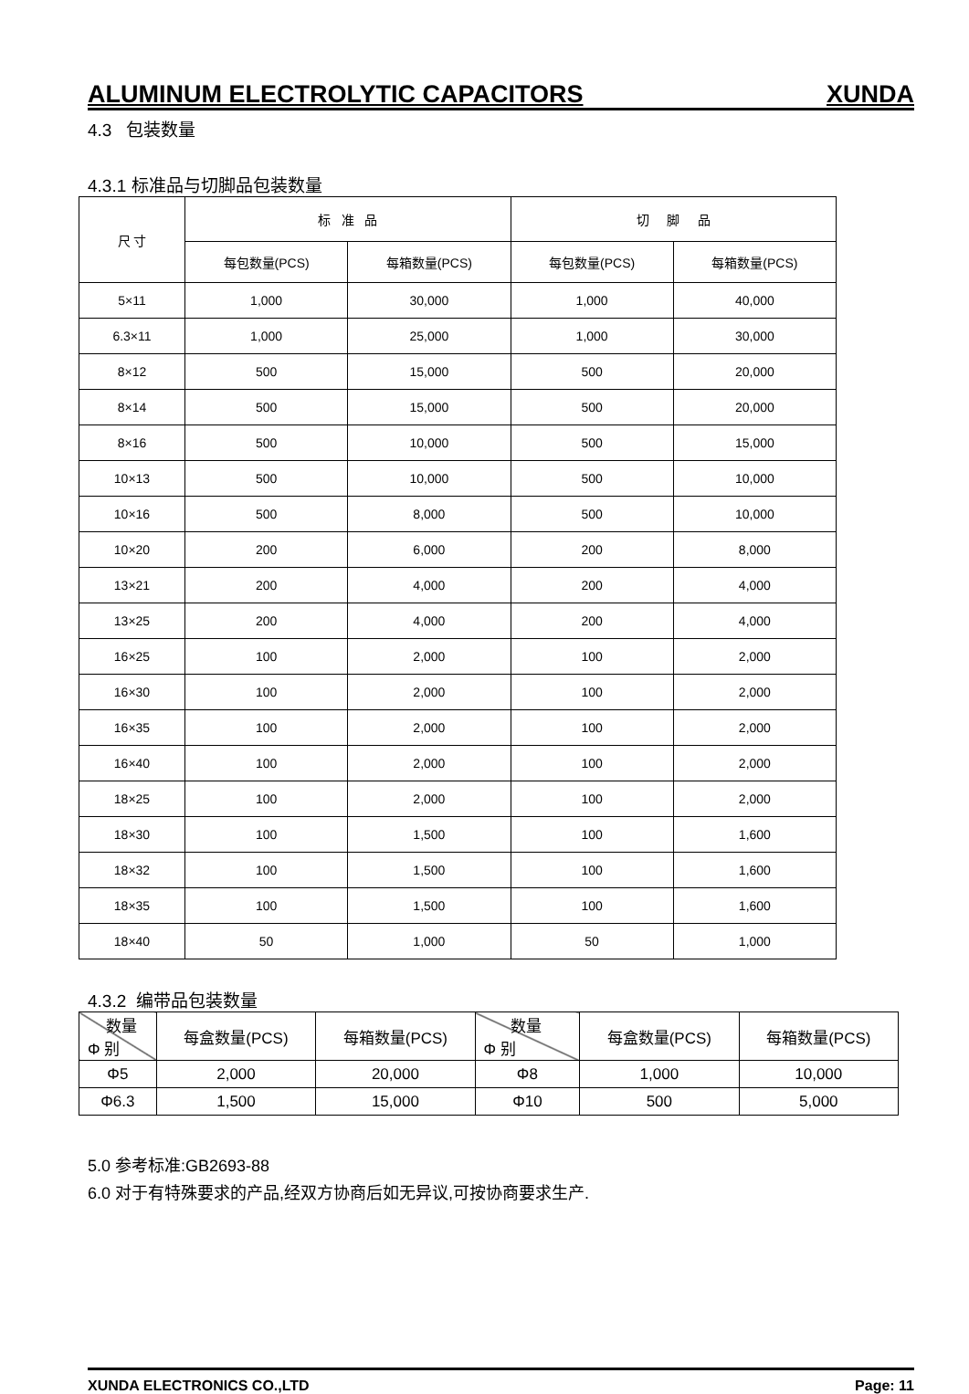ALUMINUM ELECTROLYTIC CAPACITORS XUNDA
4.3 包装数量
4.3.1 标准品与切脚品包装数量
| 尺 寸 | 标 准 品 | | 切 脚 品 | |
| --- | --- | --- | --- | --- |
| | 每包数量(PCS) | 每箱数量(PCS) | 每包数量(PCS) | 每箱数量(PCS) |
| 5×11 | 1,000 | 30,000 | 1,000 | 40,000 |
| 6.3×11 | 1,000 | 25,000 | 1,000 | 30,000 |
| 8×12 | 500 | 15,000 | 500 | 20,000 |
| 8×14 | 500 | 15,000 | 500 | 20,000 |
| 8×16 | 500 | 10,000 | 500 | 15,000 |
| 10×13 | 500 | 10,000 | 500 | 10,000 |
| 10×16 | 500 | 8,000 | 500 | 10,000 |
| 10×20 | 200 | 6,000 | 200 | 8,000 |
| 13×21 | 200 | 4,000 | 200 | 4,000 |
| 13×25 | 200 | 4,000 | 200 | 4,000 |
| 16×25 | 100 | 2,000 | 100 | 2,000 |
| 16×30 | 100 | 2,000 | 100 | 2,000 |
| 16×35 | 100 | 2,000 | 100 | 2,000 |
| 16×40 | 100 | 2,000 | 100 | 2,000 |
| 18×25 | 100 | 2,000 | 100 | 2,000 |
| 18×30 | 100 | 1,500 | 100 | 1,600 |
| 18×32 | 100 | 1,500 | 100 | 1,600 |
| 18×35 | 100 | 1,500 | 100 | 1,600 |
| 18×40 | 50 | 1,000 | 50 | 1,000 |
4.3.2 编带品包装数量
| 数量 Φ 别 | 每盒数量(PCS) | 每箱数量(PCS) | 数量 Φ 别 | 每盒数量(PCS) | 每箱数量(PCS) |
| Φ5 | 2,000 | 20,000 | Φ8 | 1,000 | 10,000 |
| Φ6.3 | 1,500 | 15,000 | Φ10 | 500 | 5,000 |
5.0 参考标准:GB2693-88
6.0 对于有特殊要求的产品,经双方协商后如无异议,可按协商要求生产.
XUNDA ELECTRONICS CO.,LTD Page: 11